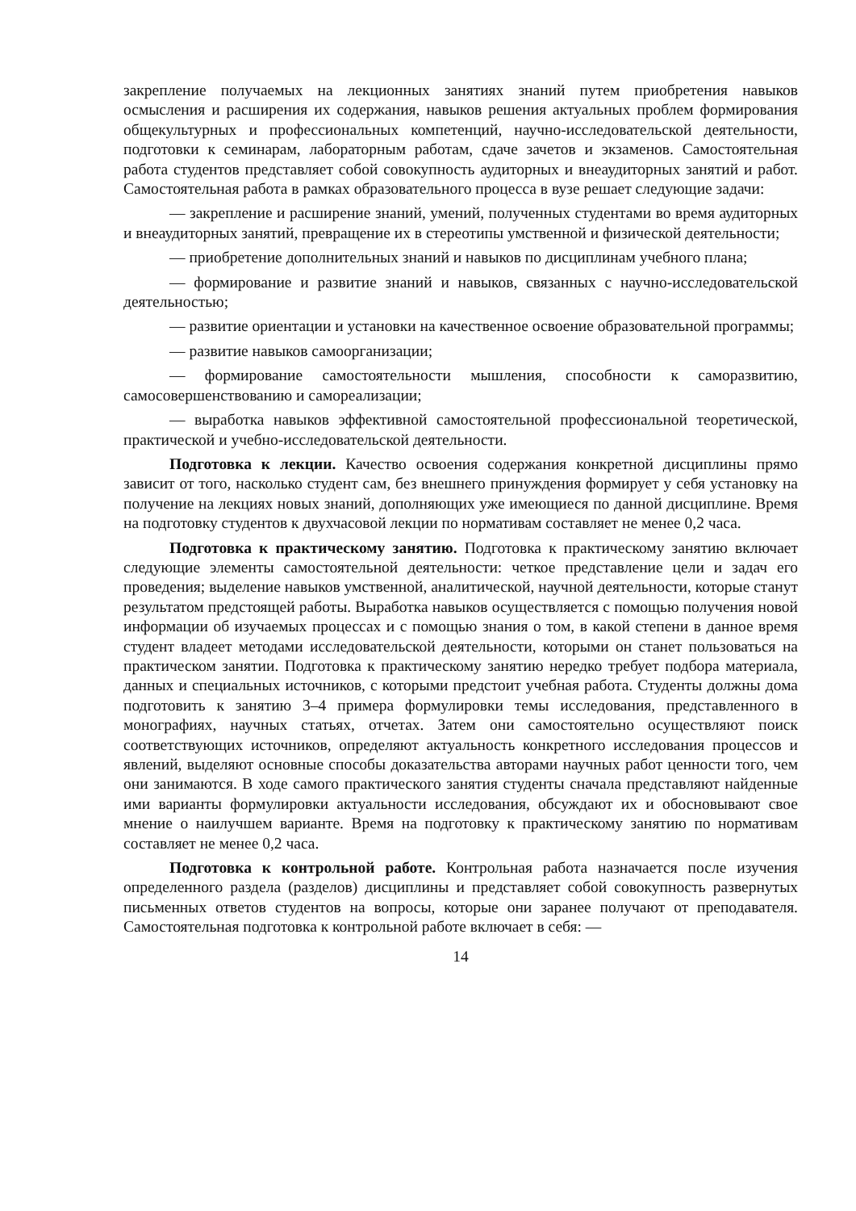закрепление получаемых на лекционных занятиях знаний путем приобретения навыков осмысления и расширения их содержания, навыков решения актуальных проблем формирования общекультурных и профессиональных компетенций, научно-исследовательской деятельности, подготовки к семинарам, лабораторным работам, сдаче зачетов и экзаменов. Самостоятельная работа студентов представляет собой совокупность аудиторных и внеаудиторных занятий и работ. Самостоятельная работа в рамках образовательного процесса в вузе решает следующие задачи:
— закрепление и расширение знаний, умений, полученных студентами во время аудиторных и внеаудиторных занятий, превращение их в стереотипы умственной и физической деятельности;
— приобретение дополнительных знаний и навыков по дисциплинам учебного плана;
— формирование и развитие знаний и навыков, связанных с научно-исследовательской деятельностью;
— развитие ориентации и установки на качественное освоение образовательной программы;
— развитие навыков самоорганизации;
— формирование самостоятельности мышления, способности к саморазвитию, самосовершенствованию и самореализации;
— выработка навыков эффективной самостоятельной профессиональной теоретической, практической и учебно-исследовательской деятельности.
Подготовка к лекции. Качество освоения содержания конкретной дисциплины прямо зависит от того, насколько студент сам, без внешнего принуждения формирует у себя установку на получение на лекциях новых знаний, дополняющих уже имеющиеся по данной дисциплине. Время на подготовку студентов к двухчасовой лекции по нормативам составляет не менее 0,2 часа.
Подготовка к практическому занятию. Подготовка к практическому занятию включает следующие элементы самостоятельной деятельности: четкое представление цели и задач его проведения; выделение навыков умственной, аналитической, научной деятельности, которые станут результатом предстоящей работы. Выработка навыков осуществляется с помощью получения новой информации об изучаемых процессах и с помощью знания о том, в какой степени в данное время студент владеет методами исследовательской деятельности, которыми он станет пользоваться на практическом занятии. Подготовка к практическому занятию нередко требует подбора материала, данных и специальных источников, с которыми предстоит учебная работа. Студенты должны дома подготовить к занятию 3–4 примера формулировки темы исследования, представленного в монографиях, научных статьях, отчетах. Затем они самостоятельно осуществляют поиск соответствующих источников, определяют актуальность конкретного исследования процессов и явлений, выделяют основные способы доказательства авторами научных работ ценности того, чем они занимаются. В ходе самого практического занятия студенты сначала представляют найденные ими варианты формулировки актуальности исследования, обсуждают их и обосновывают свое мнение о наилучшем варианте. Время на подготовку к практическому занятию по нормативам составляет не менее 0,2 часа.
Подготовка к контрольной работе. Контрольная работа назначается после изучения определенного раздела (разделов) дисциплины и представляет собой совокупность развернутых письменных ответов студентов на вопросы, которые они заранее получают от преподавателя. Самостоятельная подготовка к контрольной работе включает в себя: —
14